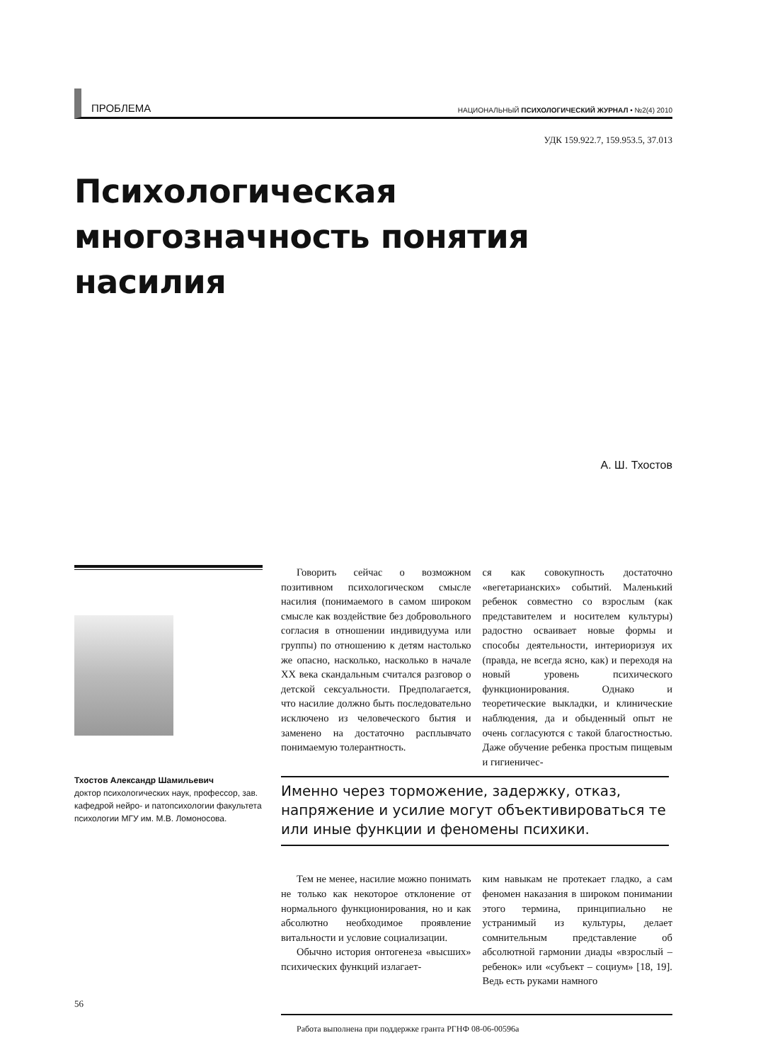ПРОБЛЕМА НАЦИОНАЛЬНЫЙ ПСИХОЛОГИЧЕСКИЙ ЖУРНАЛ • №2(4) 2010
УДК 159.922.7, 159.953.5, 37.013
Психологическая многозначность понятия насилия
А. Ш. Тхостов
Тхостов Александр Шамильевич
доктор психологических наук, профессор, зав. кафедрой нейро- и патопсихологии факультета психологии МГУ им. М.В. Ломоносова.
Говорить сейчас о возможном позитивном психологическом смысле насилия (понимаемого в самом широком смысле как воздействие без добровольного согласия в отношении индивидуума или группы) по отношению к детям настолько же опасно, насколько, насколько в начале XX века скандальным считался разговор о детской сексуальности. Предполагается, что насилие должно быть последовательно исключено из человеческого бытия и заменено на достаточно расплывчато понимаемую толерантность.
ся как совокупность достаточно «вегетарианских» событий. Маленький ребенок совместно со взрослым (как представителем и носителем культуры) радостно осваивает новые формы и способы деятельности, интериоризуя их (правда, не всегда ясно, как) и переходя на новый уровень психического функционирования. Однако и теоретические выкладки, и клинические наблюдения, да и обыденный опыт не очень согласуются с такой благостностью. Даже обучение ребенка простым пищевым и гигиеничес-
Именно через торможение, задержку, отказ, напряжение и усилие могут объективироваться те или иные функции и феномены психики.
Тем не менее, насилие можно понимать не только как некоторое отклонение от нормального функционирования, но и как абсолютно необходимое проявление витальности и условие социализации.
Обычно история онтогенеза «высших» психических функций излагает-
ким навыкам не протекает гладко, а сам феномен наказания в широком понимании этого термина, принципиально не устранимый из культуры, делает сомнительным представление об абсолютной гармонии диады «взрослый – ребенок» или «субъект – социум» [18, 19]. Ведь есть руками намного
Работа выполнена при поддержке гранта РГНФ 08-06-00596а
56